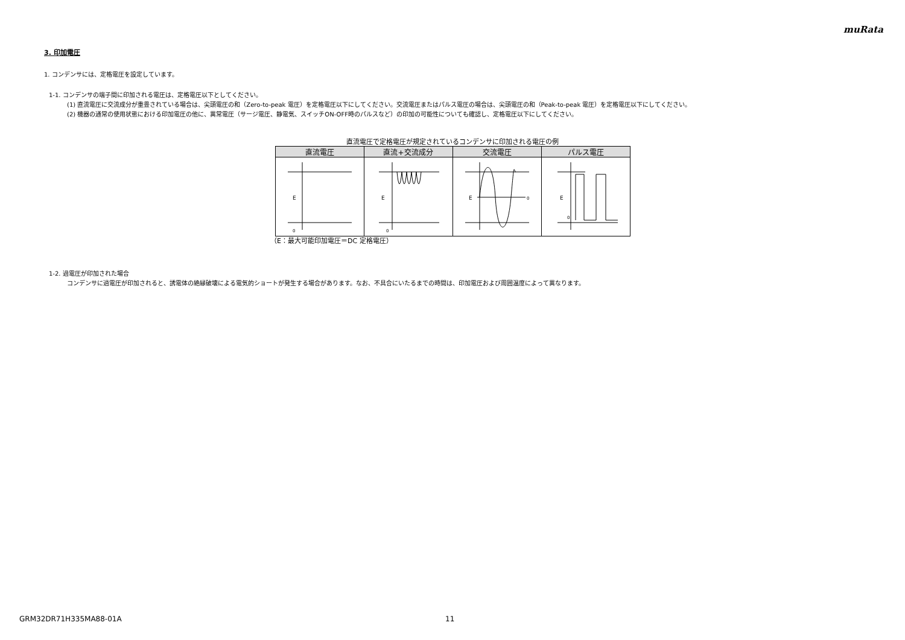muRata
3. 印加電圧
1. コンデンサには、定格電圧を設定しています。
1-1. コンデンサの端子間に印加される電圧は、定格電圧以下としてください。
(1) 直流電圧に交流成分が重畳されている場合は、尖頭電圧の和（Zero-to-peak 電圧）を定格電圧以下にしてください。交流電圧またはパルス電圧の場合は、尖頭電圧の和（Peak-to-peak 電圧）を定格電圧以下にしてください。
(2) 機器の通常の使用状態における印加電圧の他に、異常電圧（サージ電圧、静電気、スイッチON-OFF時のパルスなど）の印加の可能性についても確認し、定格電圧以下にしてください。
直流電圧で定格電圧が規定されているコンデンサに印加される電圧の例
| 直流電圧 | 直流+交流成分 | 交流電圧 | パルス電圧 |
| --- | --- | --- | --- |
| E 0 | E 0 | E 0 | E 0 |
（E：最大可能印加電圧＝DC 定格電圧）
1-2. 過電圧が印加された場合
コンデンサに過電圧が印加されると、誘電体の絶縁破壊による電気的ショートが発生する場合があります。なお、不具合にいたるまでの時間は、印加電圧および周囲温度によって異なります。
GRM32DR71H335MA88-01A 11